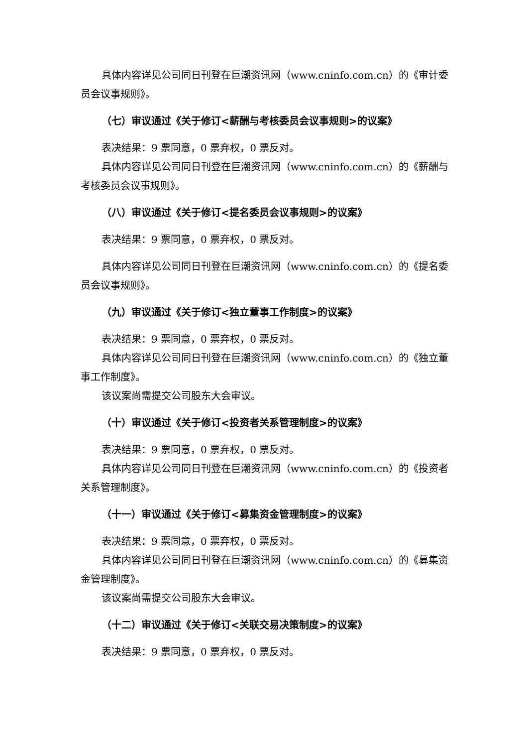具体内容详见公司同日刊登在巨潮资讯网（www.cninfo.com.cn）的《审计委员会议事规则》。
（七）审议通过《关于修订<薪酬与考核委员会议事规则>的议案》
表决结果：9 票同意，0 票弃权，0 票反对。
具体内容详见公司同日刊登在巨潮资讯网（www.cninfo.com.cn）的《薪酬与考核委员会议事规则》。
（八）审议通过《关于修订<提名委员会议事规则>的议案》
表决结果：9 票同意，0 票弃权，0 票反对。
具体内容详见公司同日刊登在巨潮资讯网（www.cninfo.com.cn）的《提名委员会议事规则》。
（九）审议通过《关于修订<独立董事工作制度>的议案》
表决结果：9 票同意，0 票弃权，0 票反对。
具体内容详见公司同日刊登在巨潮资讯网（www.cninfo.com.cn）的《独立董事工作制度》。
该议案尚需提交公司股东大会审议。
（十）审议通过《关于修订<投资者关系管理制度>的议案》
表决结果：9 票同意，0 票弃权，0 票反对。
具体内容详见公司同日刊登在巨潮资讯网（www.cninfo.com.cn）的《投资者关系管理制度》。
（十一）审议通过《关于修订<募集资金管理制度>的议案》
表决结果：9 票同意，0 票弃权，0 票反对。
具体内容详见公司同日刊登在巨潮资讯网（www.cninfo.com.cn）的《募集资金管理制度》。
该议案尚需提交公司股东大会审议。
（十二）审议通过《关于修订<关联交易决策制度>的议案》
表决结果：9 票同意，0 票弃权，0 票反对。